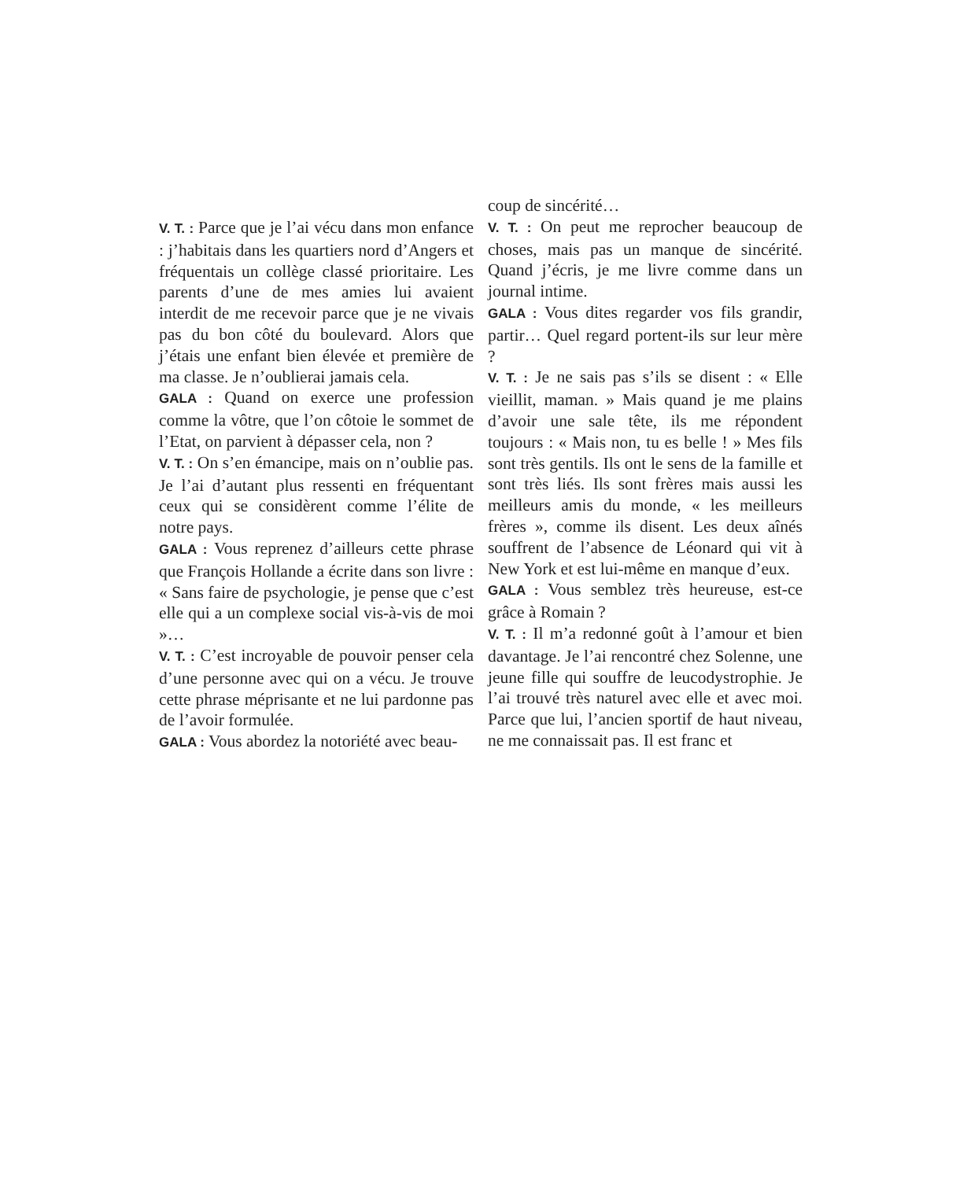V. T. : Parce que je l’ai vécu dans mon enfance : j’habitais dans les quartiers nord d’Angers et fréquentais un collège classé prioritaire. Les parents d’une de mes amies lui avaient interdit de me recevoir parce que je ne vivais pas du bon côté du boulevard. Alors que j’étais une enfant bien élevée et première de ma classe. Je n’oublierai jamais cela.
GALA : Quand on exerce une profession comme la vôtre, que l’on côtoie le sommet de l’Etat, on parvient à dépasser cela, non ?
V. T. : On s’en émancipe, mais on n’oublie pas. Je l’ai d’autant plus ressenti en fréquentant ceux qui se considèrent comme l’élite de notre pays.
GALA : Vous reprenez d’ailleurs cette phrase que François Hollande a écrite dans son livre : « Sans faire de psychologie, je pense que c’est elle qui a un complexe social vis-à-vis de moi »…
V. T. : C’est incroyable de pouvoir penser cela d’une personne avec qui on a vécu. Je trouve cette phrase méprisante et ne lui pardonne pas de l’avoir formulée.
GALA : Vous abordez la notoriété avec beau-
coup de sincérité…
V. T. : On peut me reprocher beaucoup de choses, mais pas un manque de sincérité. Quand j’écris, je me livre comme dans un journal intime.
GALA : Vous dites regarder vos fils grandir, partir… Quel regard portent-ils sur leur mère ?
V. T. : Je ne sais pas s’ils se disent : « Elle vieillit, maman. » Mais quand je me plains d’avoir une sale tête, ils me répondent toujours : « Mais non, tu es belle ! » Mes fils sont très gentils. Ils ont le sens de la famille et sont très liés. Ils sont frères mais aussi les meilleurs amis du monde, « les meilleurs frères », comme ils disent. Les deux aînés souffrent de l’absence de Léonard qui vit à New York et est lui-même en manque d’eux.
GALA : Vous semblez très heureuse, est-ce grâce à Romain ?
V. T. : Il m’a redonné goût à l’amour et bien davantage. Je l’ai rencontré chez Solenne, une jeune fille qui souffre de leucodystrophie. Je l’ai trouvé très naturel avec elle et avec moi. Parce que lui, l’ancien sportif de haut niveau, ne me connaissait pas. Il est franc et